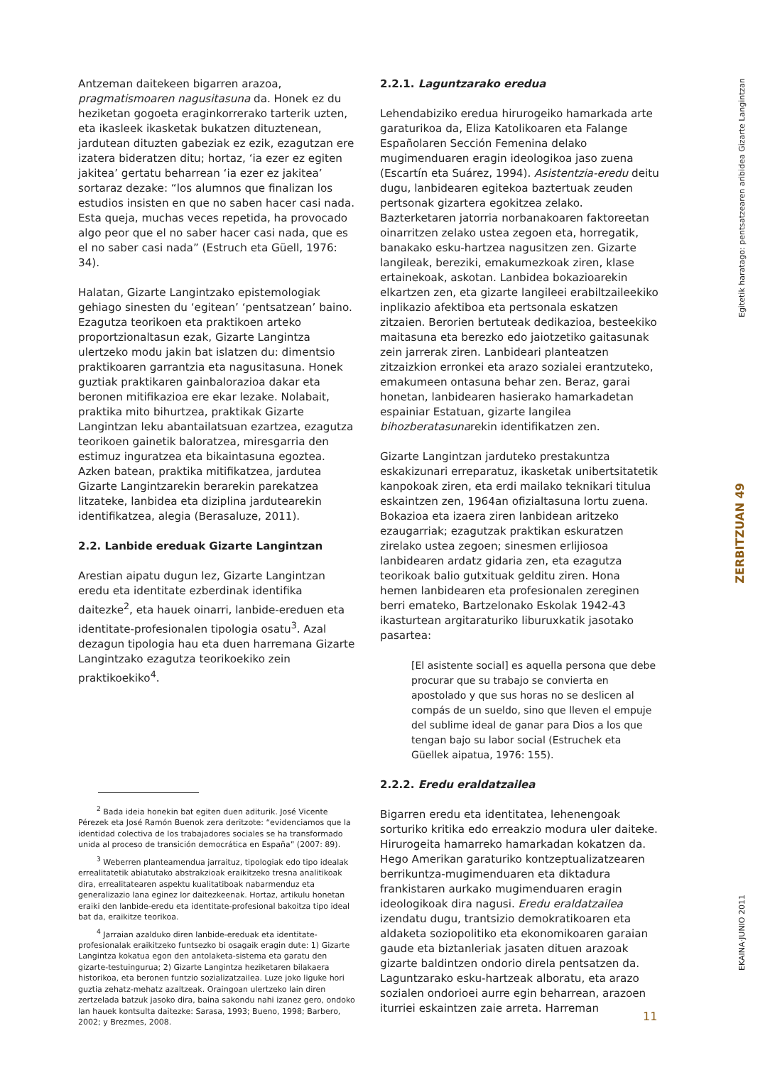Antzeman daitekeen bigarren arazoa, pragmatismoaren nagusitasuna da. Honek ez du heziketan gogoeta eraginkorrerako tarterik uzten, eta ikasleek ikasketak bukatzen dituztenean, jardutean dituzten gabeziak ez ezik, ezagutzan ere izatera bideratzen ditu; hortaz, ‘ia ezer ez egiten jakitea’ gertatu beharrean ‘ia ezer ez jakitea’ sortaraz dezake: “los alumnos que finalizan los estudios insisten en que no saben hacer casi nada. Esta queja, muchas veces repetida, ha provocado algo peor que el no saber hacer casi nada, que es el no saber casi nada” (Estruch eta Güell, 1976: 34).
Halatan, Gizarte Langintzako epistemologiak gehiago sinesten du ‘egitean’ ‘pentsatzean’ baino. Ezagutza teorikoen eta praktikoen arteko proportzionaltasun ezak, Gizarte Langintza ulertzeko modu jakin bat islatzen du: dimentsio praktikoaren garrantzia eta nagusitasuna. Honek guztiak praktikaren gainbalorazioa dakar eta beronen mitifikazioa ere ekar lezake. Nolabait, praktika mito bihurtzea, praktikak Gizarte Langintzan leku abantailatsuan ezartzea, ezagutza teorikoen gainetik baloratzea, miresgarria den estimuz inguratzea eta bikaintasuna egoztea. Azken batean, praktika mitifikatzea, jardutea Gizarte Langintzarekin berarekin parekatzea litzateke, lanbidea eta diziplina jardutearekin identifikatzea, alegia (Berasaluze, 2011).
2.2. Lanbide ereduak Gizarte Langintzan
Arestian aipatu dugun lez, Gizarte Langintzan eredu eta identitate ezberdinak identifika daitezke<sup>2</sup>, eta hauek oinarri, lanbide-ereduen eta identitate-profesionalen tipologia osatu<sup>3</sup>. Azal dezagun tipologia hau eta duen harremana Gizarte Langintzako ezagutza teorikoekiko zein praktikoekiko<sup>4</sup>.
<sup>2</sup> Bada ideia honekin bat egiten duen aditurik. José Vicente Pérezek eta José Ramón Buenok zera deritzote: “evidenciamos que la identidad colectiva de los trabajadores sociales se ha transformado unida al proceso de transición democrática en España” (2007: 89).
<sup>3</sup> Weberren planteamendua jarraituz, tipologiak edo tipo idealak errealitatetik abiatutako abstrakzioak eraikitzeko tresna analitikoak dira, errealitatearen aspektu kualitatiboak nabarmenduz eta generalizazio lana eginez lor daitezkeenak. Hortaz, artikulu honetan eraiki den lanbide-eredu eta identitate-profesional bakoitza tipo ideal bat da, eraikitze teorikoa.
<sup>4</sup> Jarraian azalduko diren lanbide-ereduak eta identitate-profesionalak eraikitzeko funtsezko bi osagaik eragin dute: 1) Gizarte Langintza kokatua egon den antolaketa-sistema eta garatu den gizarte-testuingurua; 2) Gizarte Langintza heziketaren bilakaera historikoa, eta beronen funtzio sozializatzailea. Luze joko liguke hori guztia zehatz-mehatz azaltzeak. Oraingoan ulertzeko lain diren zertzelada batzuk jasoko dira, baina sakondu nahi izanez gero, ondoko lan hauek kontsulta daitezke: Sarasa, 1993; Bueno, 1998; Barbero, 2002; y Brezmes, 2008.
2.2.1. Laguntzarako eredua
Lehendabiziko eredua hirurogeiko hamarkada arte garaturikoa da, Eliza Katolikoaren eta Falange Españolaren Sección Femenina delako mugimenduaren eragin ideologikoa jaso zuena (Escartín eta Suárez, 1994). Asistentzia-eredu deitu dugu, lanbidearen egitekoa baztertuak zeuden pertsonak gizartera egokitzea zelako. Bazterketaren jatorria norbanakoaren faktoreetan oinarritzen zelako ustea zegoen eta, horregatik, banakako esku-hartzea nagusitzen zen. Gizarte langileak, bereziki, emakumezkoak ziren, klase ertainekoak, askotan. Lanbidea bokazioarekin elkartzen zen, eta gizarte langileei erabiltzaileekiko inplikazio afektiboa eta pertsonala eskatzen zitzaien. Berorien bertuteak dedikazioa, besteekiko maitasuna eta berezko edo jaiotzetiko gaitasunak zein jarrerak ziren. Lanbideari planteatzen zitzaizkion erronkei eta arazo sozialei erantzuteko, emakumeen ontasuna behar zen. Beraz, garai honetan, lanbidearen hasierako hamarkadetan espainiar Estatuan, gizarte langilea bihozberatasunarekin identifikatzen zen.
Gizarte Langintzan jarduteko prestakuntza eskakizunari erreparatuz, ikasketak unibertsitatetik kanpokoak ziren, eta erdi mailako teknikari titulua eskaintzen zen, 1964an ofizialtasuna lortu zuena. Bokazioa eta izaera ziren lanbidean aritzeko ezaugarriak; ezagutzak praktikan eskuratzen zirelako ustea zegoen; sinesmen erlijiosoa lanbidearen ardatz gidaria zen, eta ezagutza teorikoak balio gutxituak gelditu ziren. Hona hemen lanbidearen eta profesionalen zereginen berri emateko, Bartzelonako Eskolak 1942-43 ikasturtean argitaraturiko liburuxkatik jasotako pasartea:
[El asistente social] es aquella persona que debe procurar que su trabajo se convierta en apostolado y que sus horas no se deslicen al compás de un sueldo, sino que lleven el empuje del sublime ideal de ganar para Dios a los que tengan bajo su labor social (Estruchek eta Güellek aipatua, 1976: 155).
2.2.2. Eredu eraldatzailea
Bigarren eredu eta identitatea, lehenengoak sorturiko kritika edo erreakzio modura uler daiteke. Hirurogeita hamarreko hamarkadan kokatzen da. Hego Amerikan garaturiko kontzeptualizatzearen berrikuntza-mugimenduaren eta diktadura frankistaren aurkako mugimenduaren eragin ideologikoak dira nagusi. Eredu eraldatzailea izendatu dugu, trantsizio demokratikoaren eta aldaketa soziopolitiko eta ekonomikoaren garaian gaude eta biztanleriak jasaten dituen arazoak gizarte baldintzen ondorio direla pentsatzen da. Laguntzarako esku-hartzeak alboratu, eta arazo sozialen ondorioei aurre egin beharrean, arazoen iturriei eskaintzen zaie arreta. Harreman
Egitetik haratago: pentsatzearen aribidea Gizarte Langintzan
ZERBITZUAN 49
EKAINA·JUNIO 2011
11